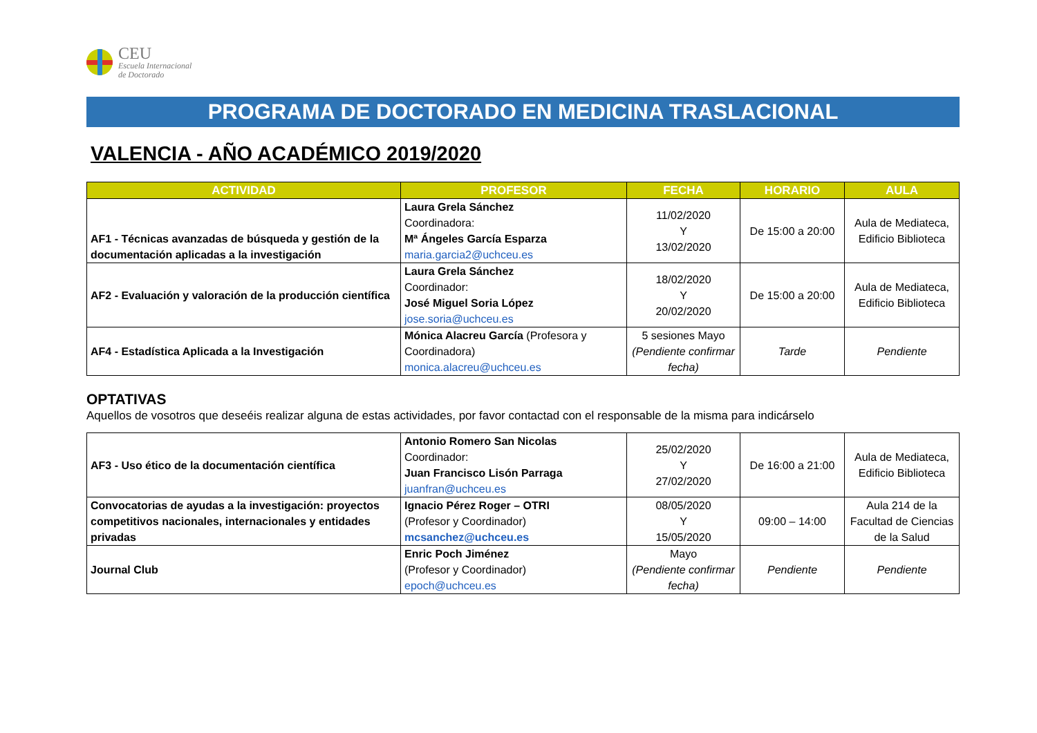CEU
Escuela Internacional
de Doctorado
PROGRAMA DE DOCTORADO EN MEDICINA TRASLACIONAL
VALENCIA - AÑO ACADÉMICO 2019/2020
| ACTIVIDAD | PROFESOR | FECHA | HORARIO | AULA |
| --- | --- | --- | --- | --- |
| AF1 - Técnicas avanzadas de búsqueda y gestión de la documentación aplicadas a la investigación | Laura Grela Sánchez Coordinadora: Mª Ángeles García Esparza maria.garcia2@uchceu.es | 11/02/2020 Y 13/02/2020 | De 15:00 a 20:00 | Aula de Mediateca, Edificio Biblioteca |
| AF2 - Evaluación y valoración de la producción científica | Laura Grela Sánchez Coordinador: José Miguel Soria López jose.soria@uchceu.es | 18/02/2020 Y 20/02/2020 | De 15:00 a 20:00 | Aula de Mediateca, Edificio Biblioteca |
| AF4 - Estadística Aplicada a la Investigación | Mónica Alacreu García (Profesora y Coordinadora) monica.alacreu@uchceu.es | 5 sesiones Mayo (Pendiente confirmar fecha) | Tarde | Pendiente |
OPTATIVAS
Aquellos de vosotros que deseéis realizar alguna de estas actividades, por favor contactad con el responsable de la misma para indicárselo
| AF3 - Uso ético de la documentación científica | Antonio Romero San Nicolas Coordinador: Juan Francisco Lisón Parraga juanfran@uchceu.es | 25/02/2020 Y 27/02/2020 | De 16:00 a 21:00 | Aula de Mediateca, Edificio Biblioteca |
| Convocatorias de ayudas a la investigación: proyectos competitivos nacionales, internacionales y entidades privadas | Ignacio Pérez Roger – OTRI (Profesor y Coordinador) mcsanchez@uchceu.es | 08/05/2020 Y 15/05/2020 | 09:00 – 14:00 | Aula 214 de la Facultad de Ciencias de la Salud |
| Journal Club | Enric Poch Jiménez (Profesor y Coordinador) epoch@uchceu.es | Mayo (Pendiente confirmar fecha) | Pendiente | Pendiente |